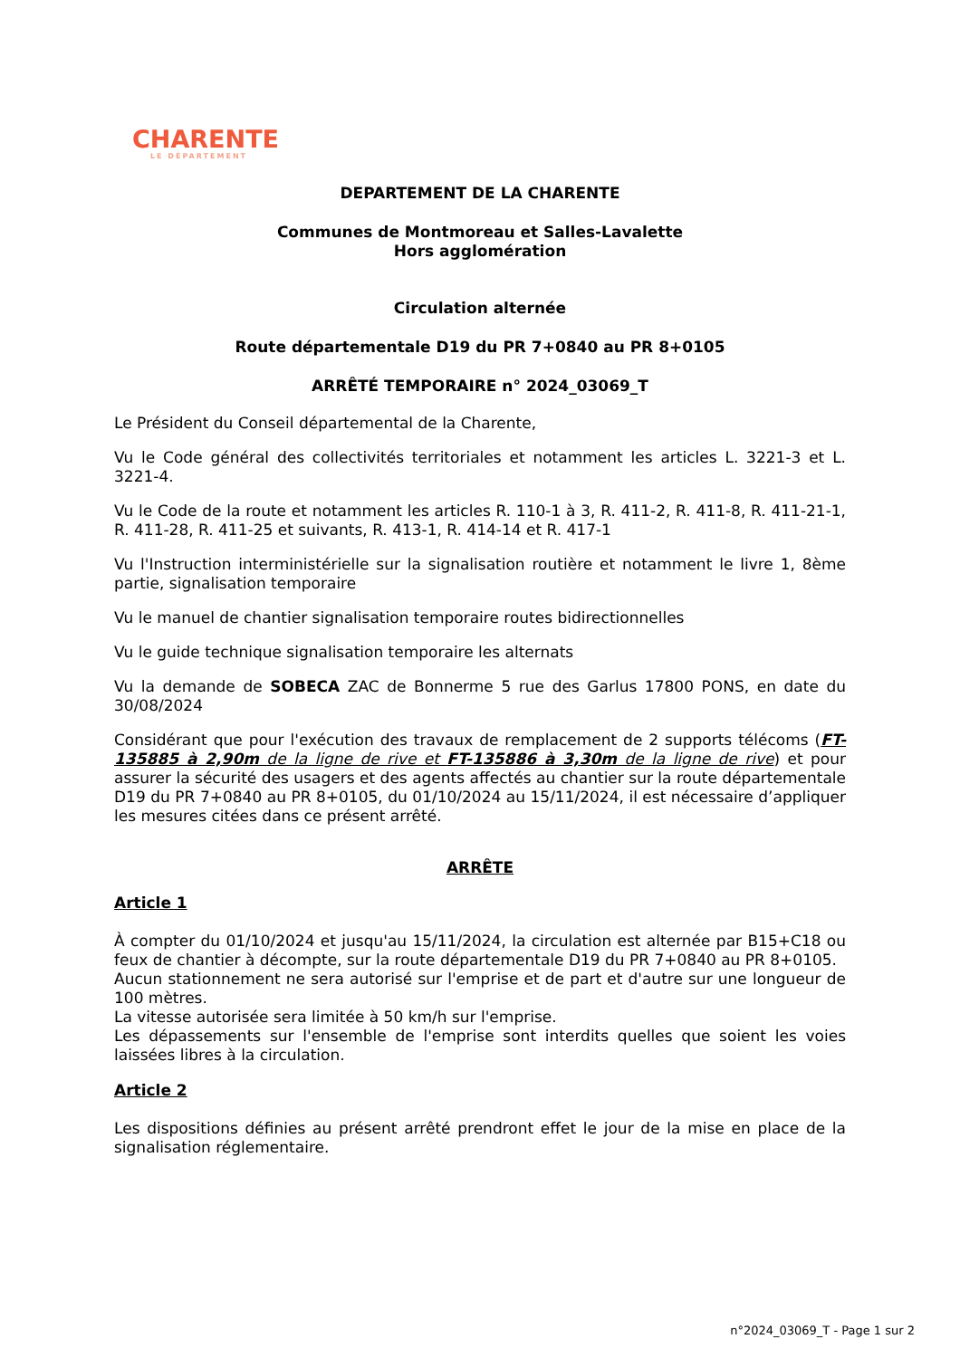CHARENTE
LE DÉPARTEMENT
DEPARTEMENT DE LA CHARENTE
Communes de Montmoreau et Salles-Lavalette
Hors agglomération
Circulation alternée
Route départementale D19 du PR 7+0840 au PR 8+0105
ARRÊTÉ TEMPORAIRE n° 2024_03069_T
Le Président du Conseil départemental de la Charente,
Vu le Code général des collectivités territoriales et notamment les articles L. 3221-3 et L. 3221-4.
Vu le Code de la route et notamment les articles R. 110-1 à 3, R. 411-2, R. 411-8, R. 411-21-1, R. 411-28, R. 411-25 et suivants, R. 413-1, R. 414-14 et R. 417-1
Vu l'Instruction interministérielle sur la signalisation routière et notamment le livre 1, 8ème partie, signalisation temporaire
Vu le manuel de chantier signalisation temporaire routes bidirectionnelles
Vu le guide technique signalisation temporaire les alternats
Vu la demande de SOBECA ZAC de Bonnerme 5 rue des Garlus 17800 PONS, en date du 30/08/2024
Considérant que pour l'exécution des travaux de remplacement de 2 supports télécoms (FT-135885 à 2,90m de la ligne de rive et FT-135886 à 3,30m de la ligne de rive) et pour assurer la sécurité des usagers et des agents affectés au chantier sur la route départementale D19 du PR 7+0840 au PR 8+0105, du 01/10/2024 au 15/11/2024, il est nécessaire d’appliquer les mesures citées dans ce présent arrêté.
ARRÊTE
Article 1
À compter du 01/10/2024 et jusqu'au 15/11/2024, la circulation est alternée par B15+C18 ou feux de chantier à décompte, sur la route départementale D19 du PR 7+0840 au PR 8+0105.
Aucun stationnement ne sera autorisé sur l'emprise et de part et d'autre sur une longueur de 100 mètres.
La vitesse autorisée sera limitée à 50 km/h sur l'emprise.
Les dépassements sur l'ensemble de l'emprise sont interdits quelles que soient les voies laissées libres à la circulation.
Article 2
Les dispositions définies au présent arrêté prendront effet le jour de la mise en place de la signalisation réglementaire.
n°2024_03069_T - Page 1 sur 2